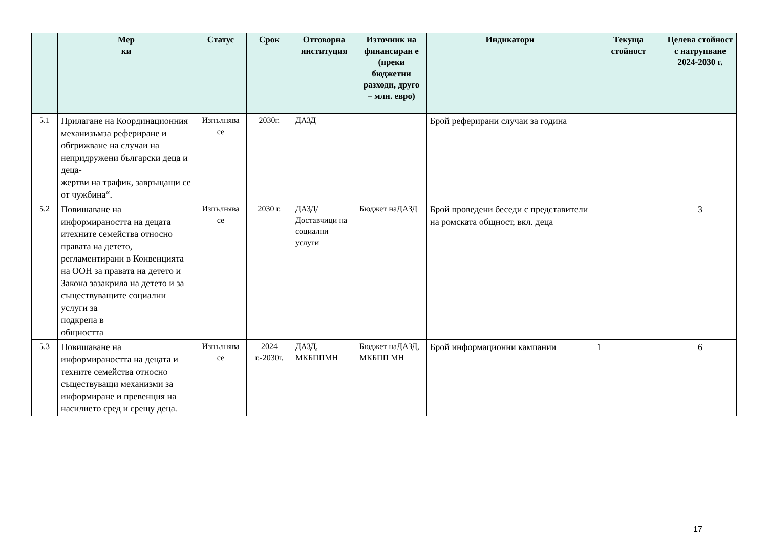| | Мер ки | Статус | Срок | Отговорна институция | Източник на финансиран е (преки бюджетни разходи, друго – млн. евро) | Индикатори | Текуща стойност | Целева стойност с натрупване 2024-2030 г. |
| --- | --- | --- | --- | --- | --- | --- | --- | --- |
| 5.1 | Прилагане на Координационния механизъмза рефериране и обгрижване на случаи на непридружени български деца и деца- жертви на трафик, завръщащи се от чужбина“. | Изпълнява се | 2030г. | ДАЗД | | Брой реферирани случаи за година | | |
| 5.2 | Повишаване на информираността на децата итехните семейства относно правата на детето, регламентирани в Конвенцията на ООН за правата на детето и Закона зазакрила на детето и за съществуващите социални услуги за подкрепа в общността | Изпълнява се | 2030 г. | ДАЗД/ Доставчици на социални услуги | Бюджет наДАЗД | Брой проведени беседи с представители на ромската общност, вкл. деца | | 3 |
| 5.3 | Повишаване на информираността на децата и техните семейства относно съществуващи механизми за информиране и превенция на насилието сред и срещу деца. | Изпълнява се | 2024 г.-2030г. | ДАЗД, МКБППМН | Бюджет наДАЗД, МКБПП МН | Брой информационни кампании | 1 | 6 |
17